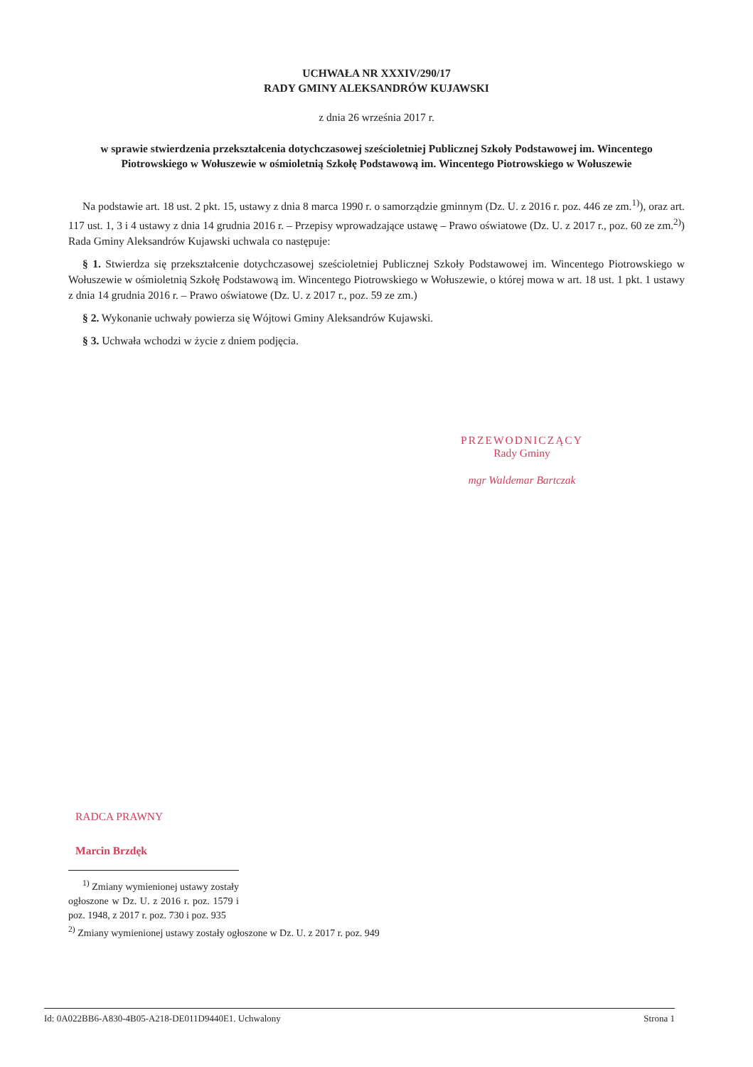UCHWAŁA NR XXXIV/290/17
RADY GMINY ALEKSANDRÓW KUJAWSKI
z dnia 26 września 2017 r.
w sprawie stwierdzenia przekształcenia dotychczasowej sześcioletniej Publicznej Szkoły Podstawowej im. Wincentego Piotrowskiego w Wołuszewie w ośmioletnią Szkołę Podstawową im. Wincentego Piotrowskiego w Wołuszewie
Na podstawie art. 18 ust. 2 pkt. 15, ustawy z dnia 8 marca 1990 r. o samorządzie gminnym (Dz. U. z 2016 r. poz. 446 ze zm.<sup>1)</sup>), oraz art. 117 ust. 1, 3 i 4 ustawy z dnia 14 grudnia 2016 r. – Przepisy wprowadzające ustawę – Prawo oświatowe (Dz. U. z 2017 r., poz. 60 ze zm.<sup>2)</sup>) Rada Gminy Aleksandrów Kujawski uchwala co następuje:
§ 1. Stwierdza się przekształcenie dotychczasowej sześcioletniej Publicznej Szkoły Podstawowej im. Wincentego Piotrowskiego w Wołuszewie w ośmioletnią Szkołę Podstawową im. Wincentego Piotrowskiego w Wołuszewie, o której mowa w art. 18 ust. 1 pkt. 1 ustawy z dnia 14 grudnia 2016 r. – Prawo oświatowe (Dz. U. z 2017 r., poz. 59 ze zm.)
§ 2. Wykonanie uchwały powierza się Wójtowi Gminy Aleksandrów Kujawski.
§ 3. Uchwała wchodzi w życie z dniem podjęcia.
PRZEWODNICZĄCY
Rady Gminy
mgr Waldemar Bartczak
RADCA PRAWNY
Marcin Brzdęk
<sup>1)</sup> Zmiany wymienionej ustawy zostały ogłoszone w Dz. U. z 2016 r. poz. 1579 i poz. 1948, z 2017 r. poz. 730 i poz. 935
<sup>2)</sup> Zmiany wymienionej ustawy zostały ogłoszone w Dz. U. z 2017 r. poz. 949
Id: 0A022BB6-A830-4B05-A218-DE011D9440E1. Uchwalony Strona 1